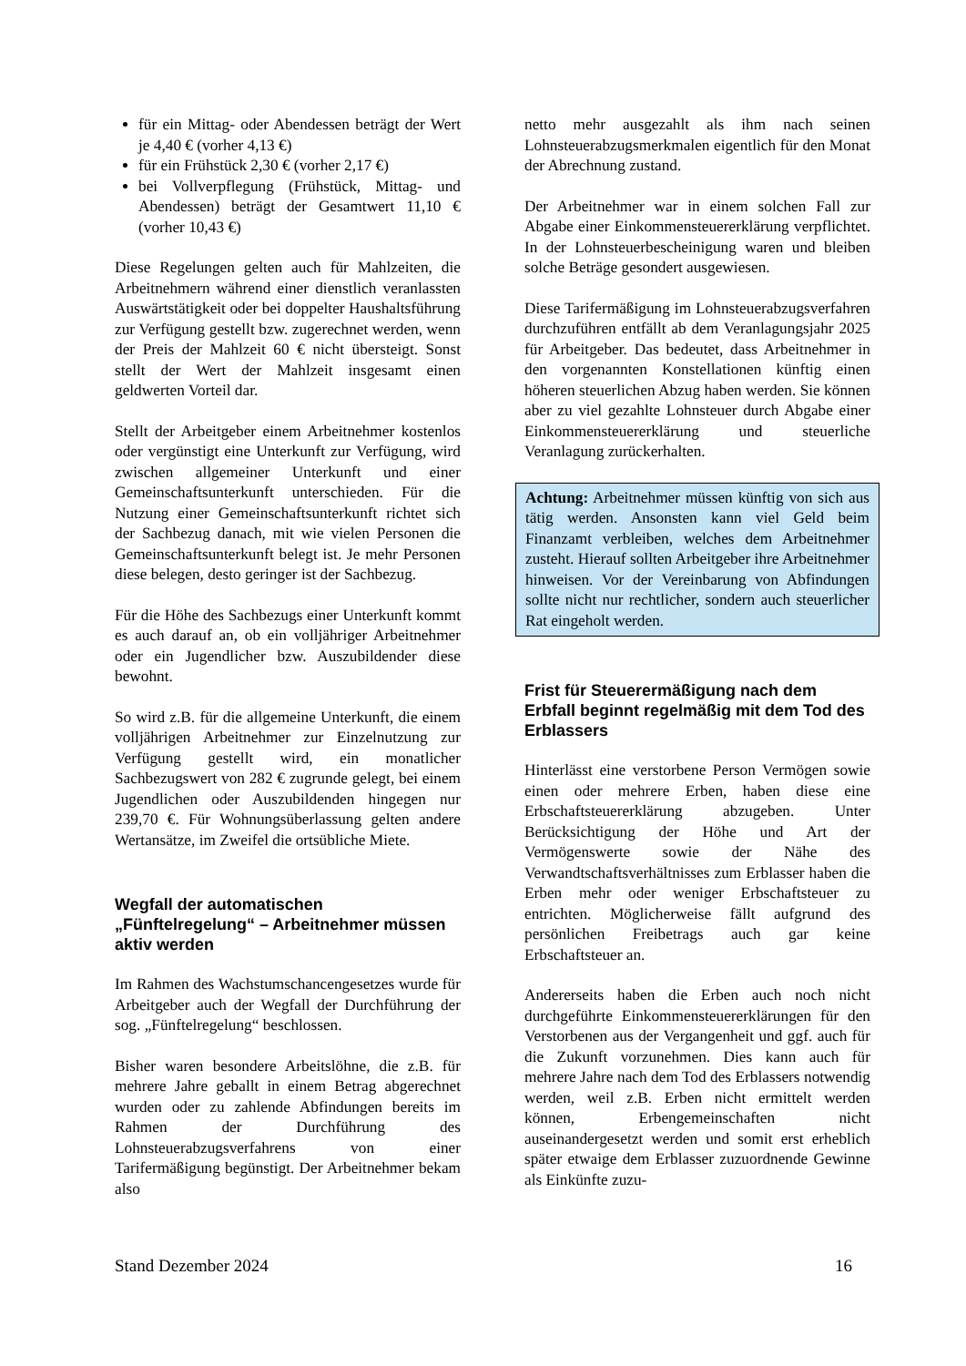für ein Mittag- oder Abendessen beträgt der Wert je 4,40 € (vorher 4,13 €)
für ein Frühstück 2,30 € (vorher 2,17 €)
bei Vollverpflegung (Frühstück, Mittag- und Abendessen) beträgt der Gesamtwert 11,10 € (vorher 10,43 €)
Diese Regelungen gelten auch für Mahlzeiten, die Arbeitnehmern während einer dienstlich veranlassten Auswärtstätigkeit oder bei doppelter Haushaltsführung zur Verfügung gestellt bzw. zugerechnet werden, wenn der Preis der Mahlzeit 60 € nicht übersteigt. Sonst stellt der Wert der Mahlzeit insgesamt einen geldwerten Vorteil dar.
Stellt der Arbeitgeber einem Arbeitnehmer kostenlos oder vergünstigt eine Unterkunft zur Verfügung, wird zwischen allgemeiner Unterkunft und einer Gemeinschaftsunterkunft unterschieden. Für die Nutzung einer Gemeinschaftsunterkunft richtet sich der Sachbezug danach, mit wie vielen Personen die Gemeinschaftsunterkunft belegt ist. Je mehr Personen diese belegen, desto geringer ist der Sachbezug.
Für die Höhe des Sachbezugs einer Unterkunft kommt es auch darauf an, ob ein volljähriger Arbeitnehmer oder ein Jugendlicher bzw. Auszubildender diese bewohnt.
So wird z.B. für die allgemeine Unterkunft, die einem volljährigen Arbeitnehmer zur Einzelnutzung zur Verfügung gestellt wird, ein monatlicher Sachbezugswert von 282 € zugrunde gelegt, bei einem Jugendlichen oder Auszubildenden hingegen nur 239,70 €. Für Wohnungsüberlassung gelten andere Wertansätze, im Zweifel die ortsübliche Miete.
Wegfall der automatischen „Fünftelregelung“ – Arbeitnehmer müssen aktiv werden
Im Rahmen des Wachstumschancengesetzes wurde für Arbeitgeber auch der Wegfall der Durchführung der sog. „Fünftelregelung“ beschlossen.
Bisher waren besondere Arbeitslöhne, die z.B. für mehrere Jahre geballt in einem Betrag abgerechnet wurden oder zu zahlende Abfindungen bereits im Rahmen der Durchführung des Lohnsteuerabzugsverfahrens von einer Tarifermäßigung begünstigt. Der Arbeitnehmer bekam also
netto mehr ausgezahlt als ihm nach seinen Lohnsteuerabzugsmerkmalen eigentlich für den Monat der Abrechnung zustand.
Der Arbeitnehmer war in einem solchen Fall zur Abgabe einer Einkommensteuererklärung verpflichtet. In der Lohnsteuerbescheinigung waren und bleiben solche Beträge gesondert ausgewiesen.
Diese Tarifermäßigung im Lohnsteuerabzugsverfahren durchzuführen entfällt ab dem Veranlagungsjahr 2025 für Arbeitgeber. Das bedeutet, dass Arbeitnehmer in den vorgenannten Konstellationen künftig einen höheren steuerlichen Abzug haben werden. Sie können aber zu viel gezahlte Lohnsteuer durch Abgabe einer Einkommensteuererklärung und steuerliche Veranlagung zurückerhalten.
Achtung: Arbeitnehmer müssen künftig von sich aus tätig werden. Ansonsten kann viel Geld beim Finanzamt verbleiben, welches dem Arbeitnehmer zusteht. Hierauf sollten Arbeitgeber ihre Arbeitnehmer hinweisen. Vor der Vereinbarung von Abfindungen sollte nicht nur rechtlicher, sondern auch steuerlicher Rat eingeholt werden.
Frist für Steuerermäßigung nach dem Erbfall beginnt regelmäßig mit dem Tod des Erblassers
Hinterlässt eine verstorbene Person Vermögen sowie einen oder mehrere Erben, haben diese eine Erbschaftsteuererklärung abzugeben. Unter Berücksichtigung der Höhe und Art der Vermögenswerte sowie der Nähe des Verwandtschaftsverhältnisses zum Erblasser haben die Erben mehr oder weniger Erbschaftsteuer zu entrichten. Möglicherweise fällt aufgrund des persönlichen Freibetrags auch gar keine Erbschaftsteuer an.
Andererseits haben die Erben auch noch nicht durchgeführte Einkommensteuererklärungen für den Verstorbenen aus der Vergangenheit und ggf. auch für die Zukunft vorzunehmen. Dies kann auch für mehrere Jahre nach dem Tod des Erblassers notwendig werden, weil z.B. Erben nicht ermittelt werden können, Erbengemeinschaften nicht auseinandergesetzt werden und somit erst erheblich später etwaige dem Erblasser zuzuordnende Gewinne als Einkünfte zuzu-
Stand Dezember 2024 16